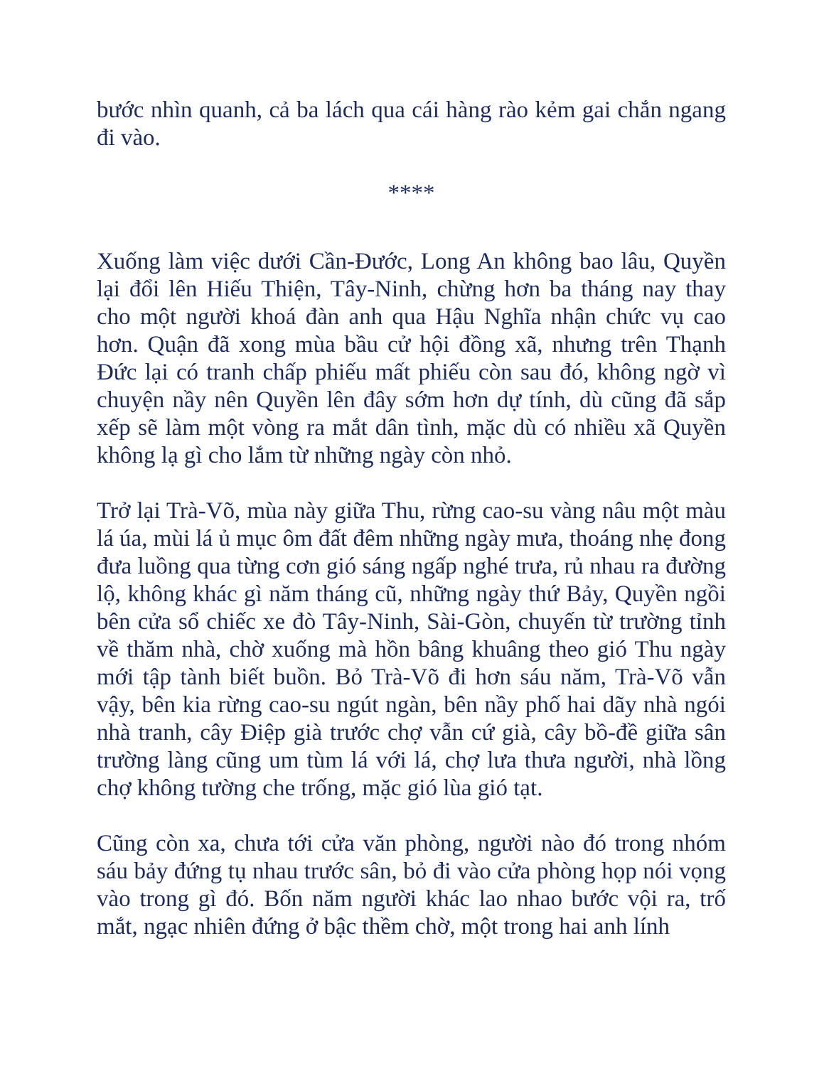bước nhìn quanh, cả ba lách qua cái hàng rào kẻm gai chắn ngang đi vào.
****
Xuống làm việc dưới Cần-Đước, Long An không bao lâu, Quyền lại đổi lên Hiếu Thiện, Tây-Ninh, chừng hơn ba tháng nay thay cho một người khoá đàn anh qua Hậu Nghĩa nhận chức vụ cao hơn. Quận đã xong mùa bầu cử hội đồng xã, nhưng trên Thạnh Đức lại có tranh chấp phiếu mất phiếu còn sau đó, không ngờ vì chuyện nầy nên Quyền lên đây sớm hơn dự tính, dù cũng đã sắp xếp sẽ làm một vòng ra mắt dân tình, mặc dù có nhiều xã Quyền không lạ gì cho lắm từ những ngày còn nhỏ.
Trở lại Trà-Võ, mùa này giữa Thu, rừng cao-su vàng nâu một màu lá úa, mùi lá ủ mục ôm đất đêm những ngày mưa, thoáng nhẹ đong đưa luồng qua từng cơn gió sáng ngấp nghé trưa, rủ nhau ra đường lộ, không khác gì năm tháng cũ, những ngày thứ Bảy, Quyền ngồi bên cửa sổ chiếc xe đò Tây-Ninh, Sài-Gòn, chuyến từ trường tỉnh về thăm nhà, chờ xuống mà hồn bâng khuâng theo gió Thu ngày mới tập tành biết buồn. Bỏ Trà-Võ đi hơn sáu năm, Trà-Võ vẫn vậy, bên kia rừng cao-su ngút ngàn, bên nầy phố hai dãy nhà ngói nhà tranh, cây Điệp già trước chợ vẫn cứ già, cây bồ-đề giữa sân trường làng cũng um tùm lá với lá, chợ lưa thưa người, nhà lồng chợ không tường che trống, mặc gió lùa gió tạt.
Cũng còn xa, chưa tới cửa văn phòng, người nào đó trong nhóm sáu bảy đứng tụ nhau trước sân, bỏ đi vào cửa phòng họp nói vọng vào trong gì đó. Bốn năm người khác lao nhao bước vội ra, trố mắt, ngạc nhiên đứng ở bậc thềm chờ, một trong hai anh lính